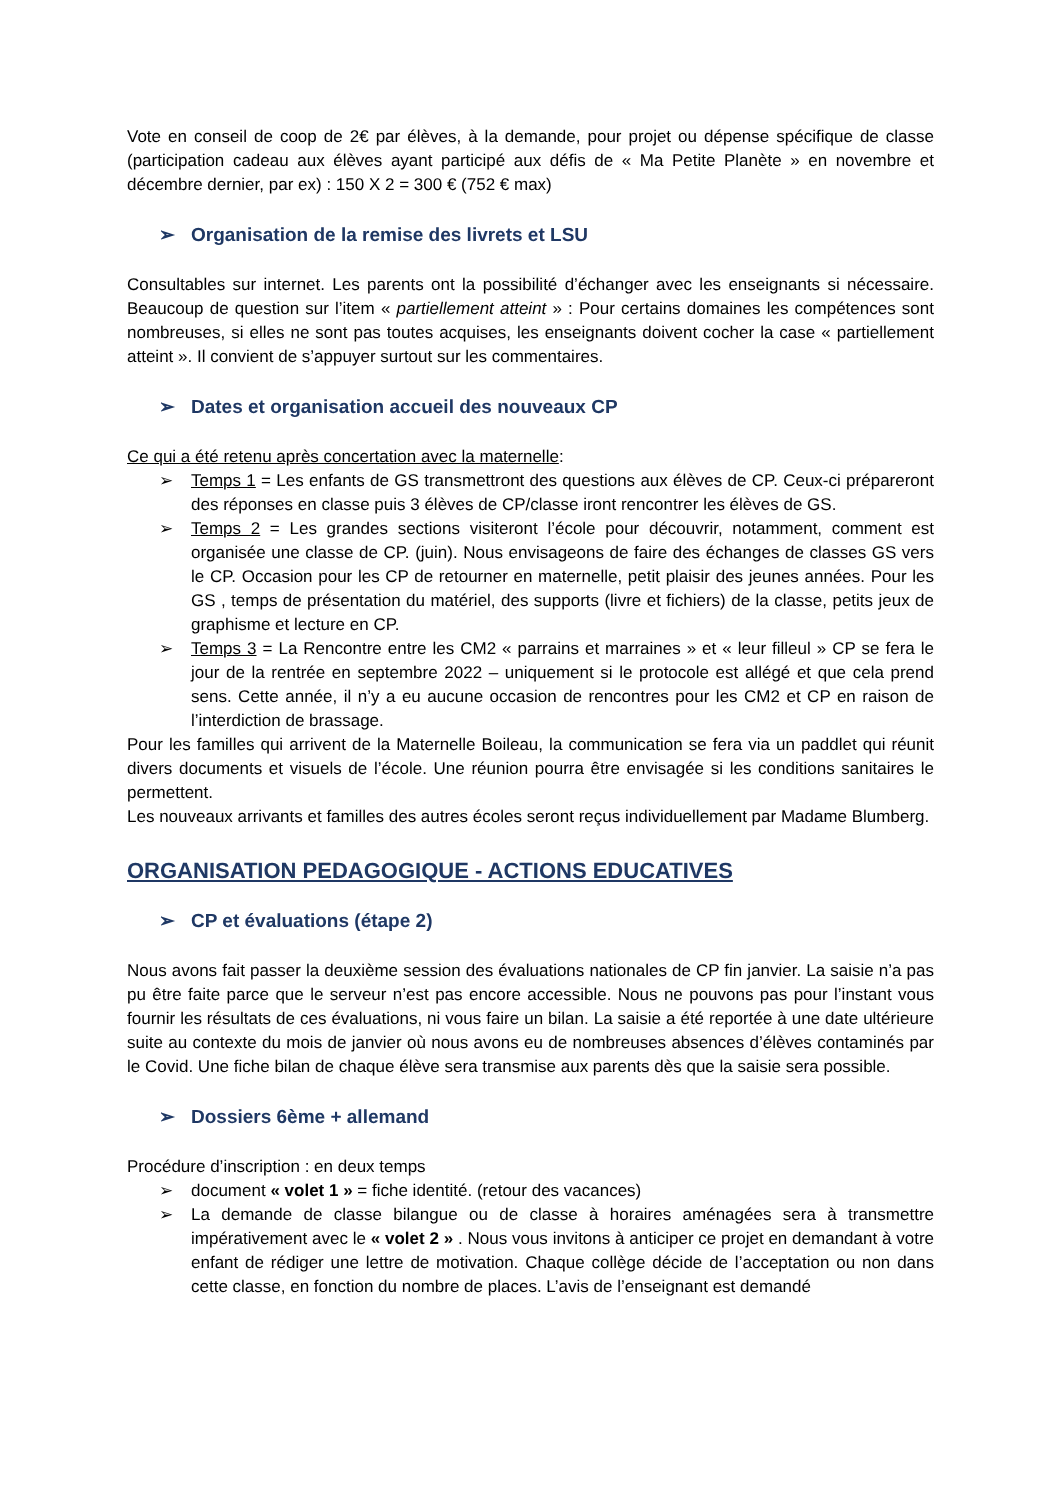Vote en conseil de coop de 2€ par élèves, à la demande, pour projet ou dépense spécifique de classe (participation cadeau aux élèves ayant participé aux défis de « Ma Petite Planète » en novembre et décembre dernier, par ex) : 150 X 2 = 300 € (752 € max)
➢ Organisation de la remise des livrets et LSU
Consultables sur internet. Les parents ont la possibilité d’échanger avec les enseignants si nécessaire. Beaucoup de question sur l’item « partiellement atteint » : Pour certains domaines les compétences sont nombreuses, si elles ne sont pas toutes acquises, les enseignants doivent cocher la case « partiellement atteint ». Il convient de s’appuyer surtout sur les commentaires.
➢ Dates et organisation accueil des nouveaux CP
Ce qui a été retenu après concertation avec la maternelle:
➢ Temps 1 = Les enfants de GS transmettront des questions aux élèves de CP. Ceux-ci prépareront des réponses en classe puis 3 élèves de CP/classe iront rencontrer les élèves de GS.
➢ Temps 2 = Les grandes sections visiteront l’école pour découvrir, notamment, comment est organisée une classe de CP. (juin). Nous envisageons de faire des échanges de classes GS vers le CP. Occasion pour les CP de retourner en maternelle, petit plaisir des jeunes années. Pour les GS , temps de présentation du matériel, des supports (livre et fichiers) de la classe, petits jeux de graphisme et lecture en CP.
➢ Temps 3 = La Rencontre entre les CM2 « parrains et marraines » et « leur filleul » CP se fera le jour de la rentrée en septembre 2022 – uniquement si le protocole est allégé et que cela prend sens. Cette année, il n’y a eu aucune occasion de rencontres pour les CM2 et CP en raison de l’interdiction de brassage.
Pour les familles qui arrivent de la Maternelle Boileau, la communication se fera via un paddlet qui réunit divers documents et visuels de l’école. Une réunion pourra être envisagée si les conditions sanitaires le permettent.
Les nouveaux arrivants et familles des autres écoles seront reçus individuellement par Madame Blumberg.
ORGANISATION PEDAGOGIQUE - ACTIONS EDUCATIVES
➢ CP et évaluations (étape 2)
Nous avons fait passer la deuxième session des évaluations nationales de CP fin janvier. La saisie n’a pas pu être faite parce que le serveur n’est pas encore accessible. Nous ne pouvons pas pour l’instant vous fournir les résultats de ces évaluations, ni vous faire un bilan. La saisie a été reportée à une date ultérieure suite au contexte du mois de janvier où nous avons eu de nombreuses absences d’élèves contaminés par le Covid. Une fiche bilan de chaque élève sera transmise aux parents dès que la saisie sera possible.
➢ Dossiers 6ème + allemand
Procédure d’inscription : en deux temps
➢ document « volet 1 » = fiche identité. (retour des vacances)
➢ La demande de classe bilangue ou de classe à horaires aménagées sera à transmettre impérativement avec le « volet 2 » . Nous vous invitons à anticiper ce projet en demandant à votre enfant de rédiger une lettre de motivation. Chaque collège décide de l’acceptation ou non dans cette classe, en fonction du nombre de places. L’avis de l’enseignant est demandé